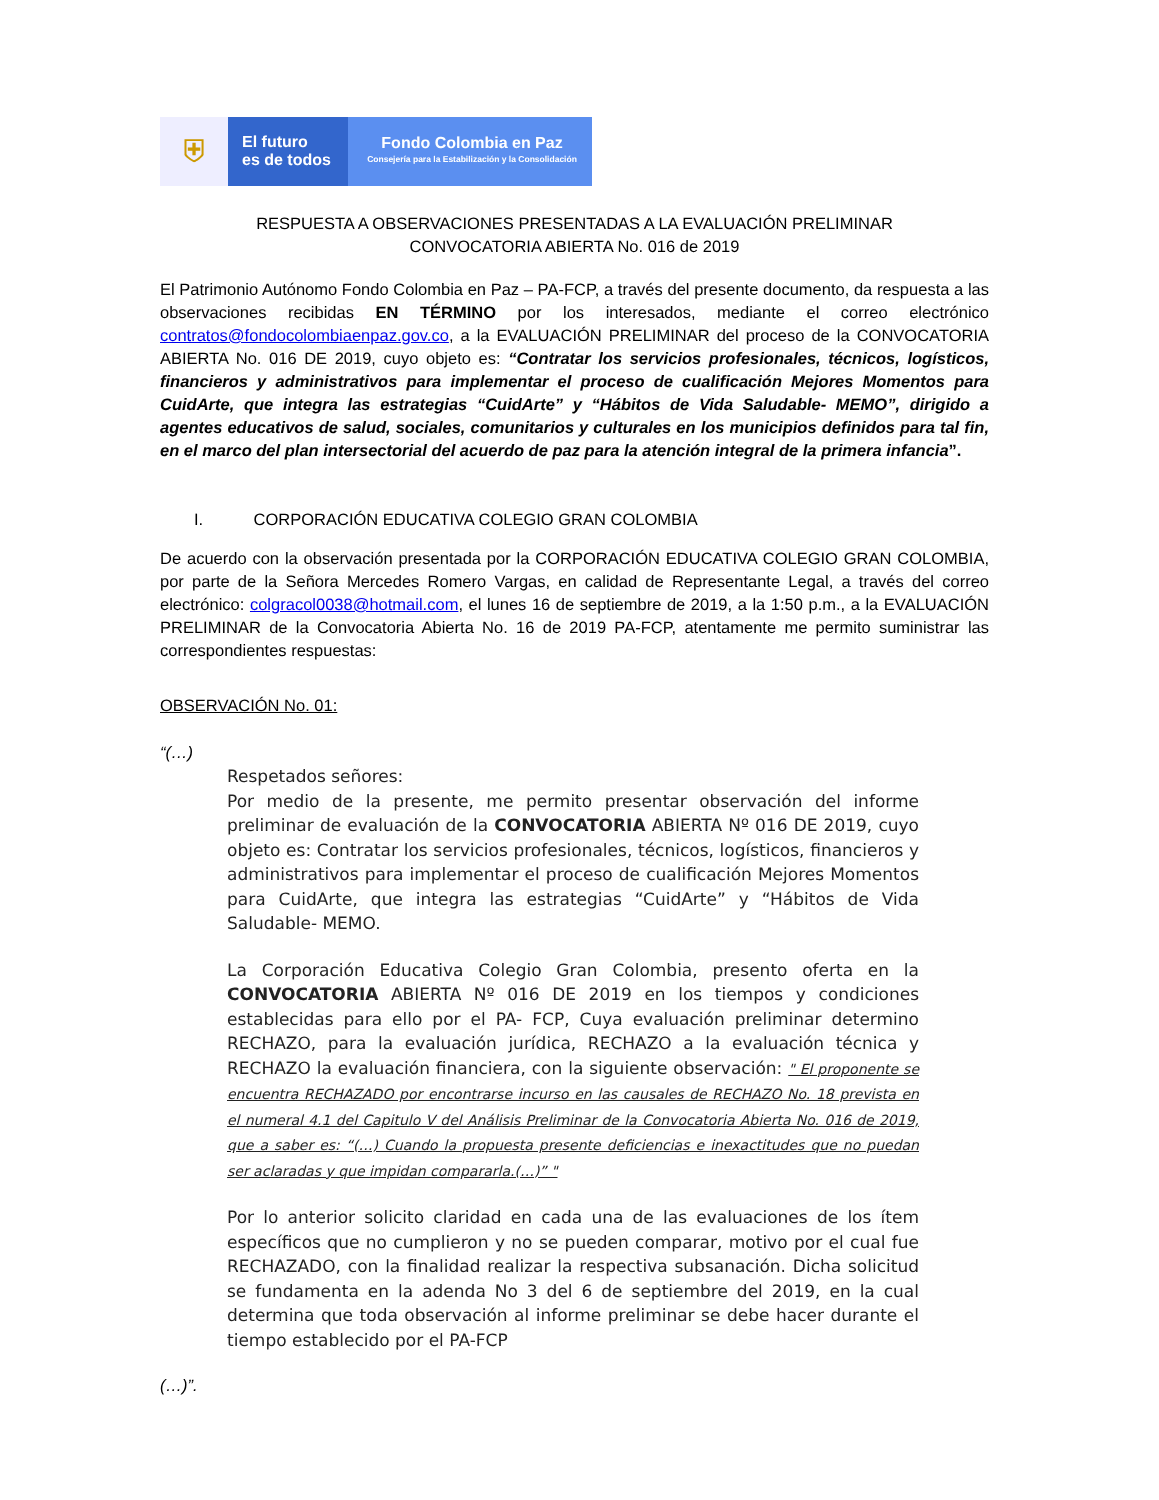⛨
El futuro
es de todos
Fondo Colombia en Paz
Consejería para la Estabilización y la Consolidación
RESPUESTA A OBSERVACIONES PRESENTADAS A LA EVALUACIÓN PRELIMINAR
CONVOCATORIA ABIERTA No. 016 de 2019
El Patrimonio Autónomo Fondo Colombia en Paz – PA-FCP, a través del presente documento, da respuesta a las observaciones recibidas EN TÉRMINO por los interesados, mediante el correo electrónico contratos@fondocolombiaenpaz.gov.co, a la EVALUACIÓN PRELIMINAR del proceso de la CONVOCATORIA ABIERTA No. 016 DE 2019, cuyo objeto es: “Contratar los servicios profesionales, técnicos, logísticos, financieros y administrativos para implementar el proceso de cualificación Mejores Momentos para CuidArte, que integra las estrategias “CuidArte” y “Hábitos de Vida Saludable- MEMO”, dirigido a agentes educativos de salud, sociales, comunitarios y culturales en los municipios definidos para tal fin, en el marco del plan intersectorial del acuerdo de paz para la atención integral de la primera infancia”.
I. CORPORACIÓN EDUCATIVA COLEGIO GRAN COLOMBIA
De acuerdo con la observación presentada por la CORPORACIÓN EDUCATIVA COLEGIO GRAN COLOMBIA, por parte de la Señora Mercedes Romero Vargas, en calidad de Representante Legal, a través del correo electrónico: colgracol0038@hotmail.com, el lunes 16 de septiembre de 2019, a la 1:50 p.m., a la EVALUACIÓN PRELIMINAR de la Convocatoria Abierta No. 16 de 2019 PA-FCP, atentamente me permito suministrar las correspondientes respuestas:
OBSERVACIÓN No. 01:
“(…)
Respetados señores:
Por medio de la presente, me permito presentar observación del informe preliminar de evaluación de la CONVOCATORIA ABIERTA Nº 016 DE 2019, cuyo objeto es: Contratar los servicios profesionales, técnicos, logísticos, financieros y administrativos para implementar el proceso de cualificación Mejores Momentos para CuidArte, que integra las estrategias “CuidArte” y “Hábitos de Vida Saludable- MEMO.
La Corporación Educativa Colegio Gran Colombia, presento oferta en la CONVOCATORIA ABIERTA Nº 016 DE 2019 en los tiempos y condiciones establecidas para ello por el PA- FCP, Cuya evaluación preliminar determino RECHAZO, para la evaluación jurídica, RECHAZO a la evaluación técnica y RECHAZO la evaluación financiera, con la siguiente observación: " El proponente se encuentra RECHAZADO por encontrarse incurso en las causales de RECHAZO No. 18 prevista en el numeral 4.1 del Capitulo V del Análisis Preliminar de la Convocatoria Abierta No. 016 de 2019, que a saber es: “(…) Cuando la propuesta presente deficiencias e inexactitudes que no puedan ser aclaradas y que impidan compararla.(…)” "
Por lo anterior solicito claridad en cada una de las evaluaciones de los ítem específicos que no cumplieron y no se pueden comparar, motivo por el cual fue RECHAZADO, con la finalidad realizar la respectiva subsanación. Dicha solicitud se fundamenta en la adenda No 3 del 6 de septiembre del 2019, en la cual determina que toda observación al informe preliminar se debe hacer durante el tiempo establecido por el PA-FCP
(…)”.